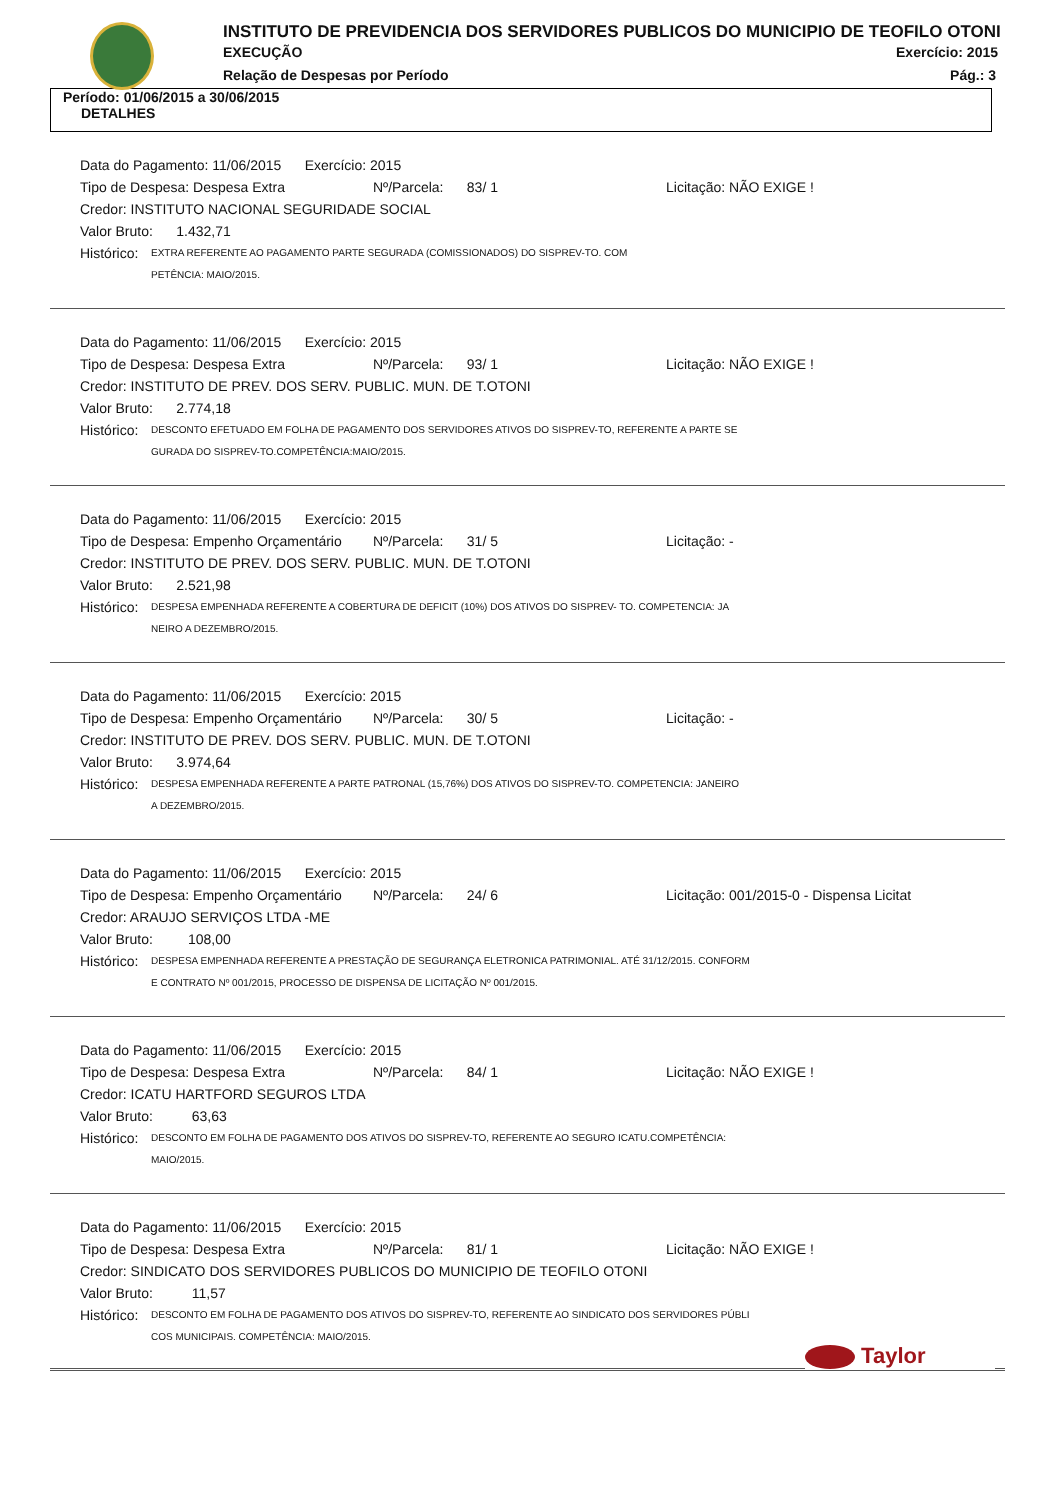INSTITUTO DE PREVIDENCIA DOS SERVIDORES PUBLICOS DO MUNICIPIO DE TEOFILO OTONI
EXECUÇÃO Exercício: 2015
Relação de Despesas por Período
Pág.: 3
Período: 01/06/2015 a 30/06/2015
DETALHES
Data do Pagamento: 11/06/2015 Exercício: 2015
Tipo de Despesa: Despesa Extra Nº/Parcela: 83/ 1 Licitação: NÃO EXIGE !
Credor: INSTITUTO NACIONAL SEGURIDADE SOCIAL
Valor Bruto: 1.432,71
Histórico: EXTRA REFERENTE AO PAGAMENTO PARTE SEGURADA (COMISSIONADOS) DO SISPREV-TO. COM
PETÊNCIA: MAIO/2015.
Data do Pagamento: 11/06/2015 Exercício: 2015
Tipo de Despesa: Despesa Extra Nº/Parcela: 93/ 1 Licitação: NÃO EXIGE !
Credor: INSTITUTO DE PREV. DOS SERV. PUBLIC. MUN. DE T.OTONI
Valor Bruto: 2.774,18
Histórico: DESCONTO EFETUADO EM FOLHA DE PAGAMENTO DOS SERVIDORES ATIVOS DO SISPREV-TO, REFERENTE A PARTE SE
GURADA DO SISPREV-TO.COMPETÊNCIA:MAIO/2015.
Data do Pagamento: 11/06/2015 Exercício: 2015
Tipo de Despesa: Empenho Orçamentário Nº/Parcela: 31/ 5 Licitação: -
Credor: INSTITUTO DE PREV. DOS SERV. PUBLIC. MUN. DE T.OTONI
Valor Bruto: 2.521,98
Histórico: DESPESA EMPENHADA REFERENTE A COBERTURA DE DEFICIT (10%) DOS ATIVOS DO SISPREV- TO. COMPETENCIA: JA
NEIRO A DEZEMBRO/2015.
Data do Pagamento: 11/06/2015 Exercício: 2015
Tipo de Despesa: Empenho Orçamentário Nº/Parcela: 30/ 5 Licitação: -
Credor: INSTITUTO DE PREV. DOS SERV. PUBLIC. MUN. DE T.OTONI
Valor Bruto: 3.974,64
Histórico: DESPESA EMPENHADA REFERENTE A PARTE PATRONAL (15,76%) DOS ATIVOS DO SISPREV-TO. COMPETENCIA: JANEIRO
A DEZEMBRO/2015.
Data do Pagamento: 11/06/2015 Exercício: 2015
Tipo de Despesa: Empenho Orçamentário Nº/Parcela: 24/ 6 Licitação: 001/2015-0 - Dispensa Licitat
Credor: ARAUJO SERVIÇOS LTDA -ME
Valor Bruto: 108,00
Histórico: DESPESA EMPENHADA REFERENTE A PRESTAÇÃO DE SEGURANÇA ELETRONICA PATRIMONIAL. ATÉ 31/12/2015. CONFORM
E CONTRATO Nº 001/2015, PROCESSO DE DISPENSA DE LICITAÇÃO Nº 001/2015.
Data do Pagamento: 11/06/2015 Exercício: 2015
Tipo de Despesa: Despesa Extra Nº/Parcela: 84/ 1 Licitação: NÃO EXIGE !
Credor: ICATU HARTFORD SEGUROS LTDA
Valor Bruto: 63,63
Histórico: DESCONTO EM FOLHA DE PAGAMENTO DOS ATIVOS DO SISPREV-TO, REFERENTE AO SEGURO ICATU.COMPETÊNCIA:
MAIO/2015.
Data do Pagamento: 11/06/2015 Exercício: 2015
Tipo de Despesa: Despesa Extra Nº/Parcela: 81/ 1 Licitação: NÃO EXIGE !
Credor: SINDICATO DOS SERVIDORES PUBLICOS DO MUNICIPIO DE TEOFILO OTONI
Valor Bruto: 11,57
Histórico: DESCONTO EM FOLHA DE PAGAMENTO DOS ATIVOS DO SISPREV-TO, REFERENTE AO SINDICATO DOS SERVIDORES PÚBLI
COS MUNICIPAIS. COMPETÊNCIA: MAIO/2015.
Taylor